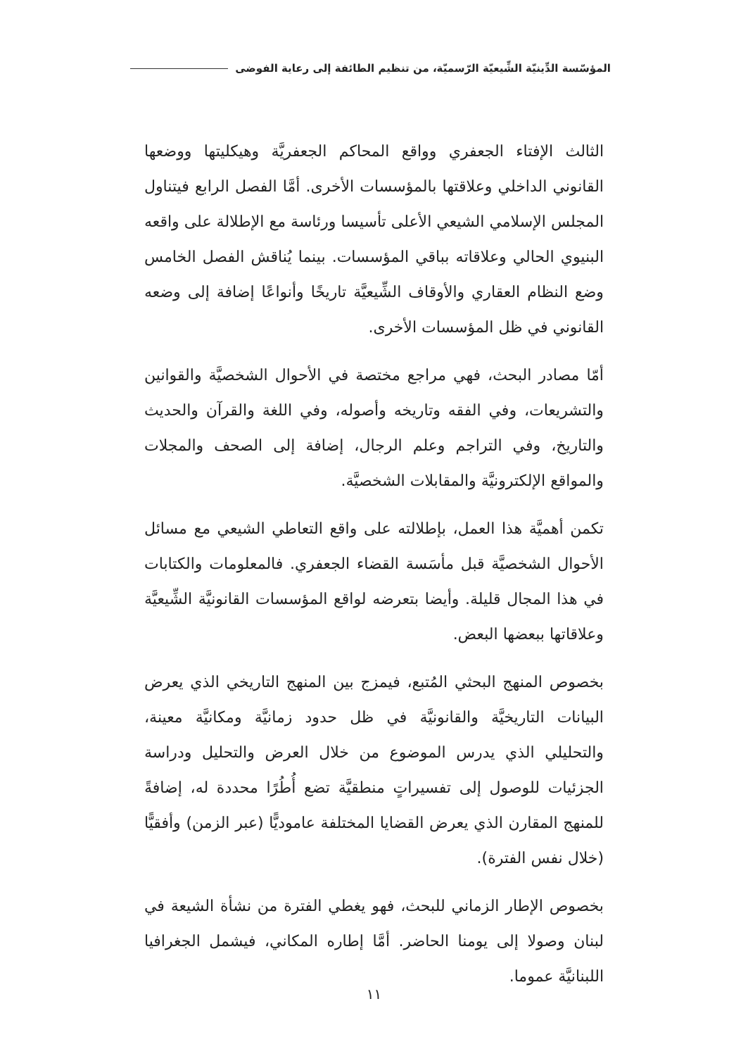المؤسّسة الدِّينيّة الشِّيعيّة الرّسميّة، من تنظيم الطائفة إلى رعاية الفوضى
الثالث الإفتاء الجعفري وواقع المحاكم الجعفريَّة وهيكليتها ووضعها القانوني الداخلي وعلاقتها بالمؤسسات الأخرى. أمَّا الفصل الرابع فيتناول المجلس الإسلامي الشيعي الأعلى تأسيسا ورئاسة مع الإطلالة على واقعه البنيوي الحالي وعلاقاته بباقي المؤسسات. بينما يُناقش الفصل الخامس وضع النظام العقاري والأوقاف الشِّيعيَّة تاريخًا وأنواعًا إضافة إلى وضعه القانوني في ظل المؤسسات الأخرى.
أمّا مصادر البحث، فهي مراجع مختصة في الأحوال الشخصيَّة والقوانين والتشريعات، وفي الفقه وتاريخه وأصوله، وفي اللغة والقرآن والحديث والتاريخ، وفي التراجم وعلم الرجال، إضافة إلى الصحف والمجلات والمواقع الإلكترونيَّة والمقابلات الشخصيَّة.
تكمن أهميَّة هذا العمل، بإطلالته على واقع التعاطي الشيعي مع مسائل الأحوال الشخصيَّة قبل مأسَسة القضاء الجعفري. فالمعلومات والكتابات في هذا المجال قليلة. وأيضا بتعرضه لواقع المؤسسات القانونيَّة الشِّيعيَّة وعلاقاتها ببعضها البعض.
بخصوص المنهج البحثي المُتبع، فيمزج بين المنهج التاريخي الذي يعرض البيانات التاريخيَّة والقانونيَّة في ظل حدود زمانيَّة ومكانيَّة معينة، والتحليلي الذي يدرس الموضوع من خلال العرض والتحليل ودراسة الجزئيات للوصول إلى تفسيراتٍ منطقيَّة تضع أُطُرًا محددة له، إضافةً للمنهج المقارن الذي يعرض القضايا المختلفة عاموديًّا (عبر الزمن) وأفقيًّا (خلال نفس الفترة).
بخصوص الإطار الزماني للبحث، فهو يغطي الفترة من نشأة الشيعة في لبنان وصولا إلى يومنا الحاضر. أمَّا إطاره المكاني، فيشمل الجغرافيا اللبنانيَّة عموما.
١١